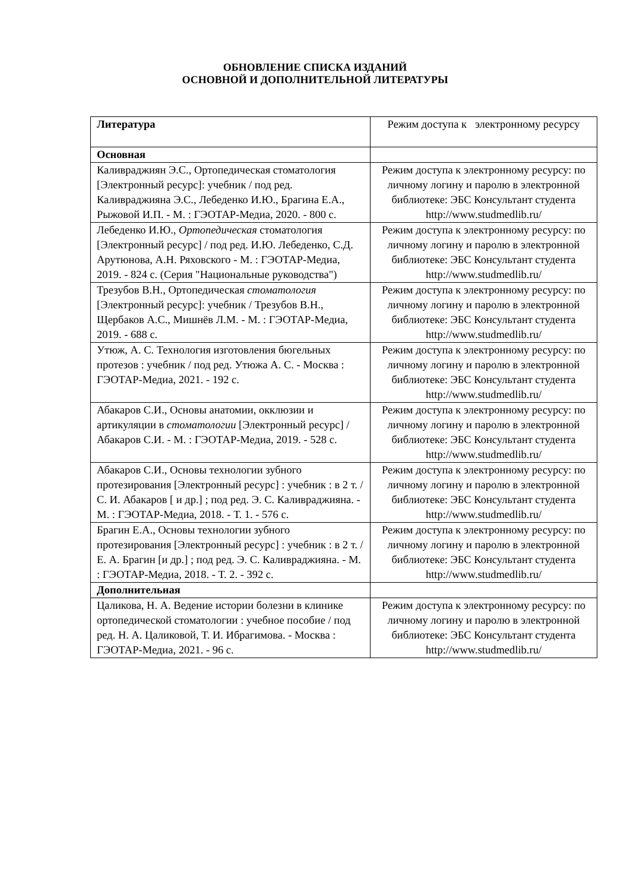ОБНОВЛЕНИЕ СПИСКА ИЗДАНИЙ
ОСНОВНОЙ И ДОПОЛНИТЕЛЬНОЙ ЛИТЕРАТУРЫ
| Литература | Режим доступа к электронному ресурсу |
| Основная | |
| Каливраджиян Э.С., Ортопедическая стоматология [Электронный ресурс]: учебник / под ред. Каливраджияна Э.С., Лебеденко И.Ю., Брагина Е.А., Рыжовой И.П. - М. : ГЭОТАР-Медиа, 2020. - 800 с. | Режим доступа к электронному ресурсу: по личному логину и паролю в электронной библиотеке: ЭБС Консультант студента http://www.studmedlib.ru/ |
| Лебеденко И.Ю., Ортопедическая стоматология [Электронный ресурс] / под ред. И.Ю. Лебеденко, С.Д. Арутюнова, А.Н. Ряховского - М. : ГЭОТАР-Медиа, 2019. - 824 с. (Серия "Национальные руководства") | Режим доступа к электронному ресурсу: по личному логину и паролю в электронной библиотеке: ЭБС Консультант студента http://www.studmedlib.ru/ |
| Трезубов В.Н., Ортопедическая стоматология [Электронный ресурс]: учебник / Трезубов В.Н., Щербаков А.С., Мишнёв Л.М. - М. : ГЭОТАР-Медиа, 2019. - 688 с. | Режим доступа к электронному ресурсу: по личному логину и паролю в электронной библиотеке: ЭБС Консультант студента http://www.studmedlib.ru/ |
| Утюж, А. С. Технология изготовления бюгельных протезов : учебник / под ред. Утюжа А. С. - Москва : ГЭОТАР-Медиа, 2021. - 192 с. | Режим доступа к электронному ресурсу: по личному логину и паролю в электронной библиотеке: ЭБС Консультант студента http://www.studmedlib.ru/ |
| Абакаров С.И., Основы анатомии, окклюзии и артикуляции в стоматологии [Электронный ресурс] / Абакаров С.И. - М. : ГЭОТАР-Медиа, 2019. - 528 с. | Режим доступа к электронному ресурсу: по личному логину и паролю в электронной библиотеке: ЭБС Консультант студента http://www.studmedlib.ru/ |
| Абакаров С.И., Основы технологии зубного протезирования [Электронный ресурс] : учебник : в 2 т. / С. И. Абакаров [ и др.] ; под ред. Э. С. Каливраджияна. - М. : ГЭОТАР-Медиа, 2018. - Т. 1. - 576 с. | Режим доступа к электронному ресурсу: по личному логину и паролю в электронной библиотеке: ЭБС Консультант студента http://www.studmedlib.ru/ |
| Брагин Е.А., Основы технологии зубного протезирования [Электронный ресурс] : учебник : в 2 т. / Е. А. Брагин [и др.] ; под ред. Э. С. Каливраджияна. - М. : ГЭОТАР-Медиа, 2018. - Т. 2. - 392 с. | Режим доступа к электронному ресурсу: по личному логину и паролю в электронной библиотеке: ЭБС Консультант студента http://www.studmedlib.ru/ |
| Дополнительная | |
| Цаликова, Н. А. Ведение истории болезни в клинике ортопедической стоматологии : учебное пособие / под ред. Н. А. Цаликовой, Т. И. Ибрагимова. - Москва : ГЭОТАР-Медиа, 2021. - 96 с. | Режим доступа к электронному ресурсу: по личному логину и паролю в электронной библиотеке: ЭБС Консультант студента http://www.studmedlib.ru/ |